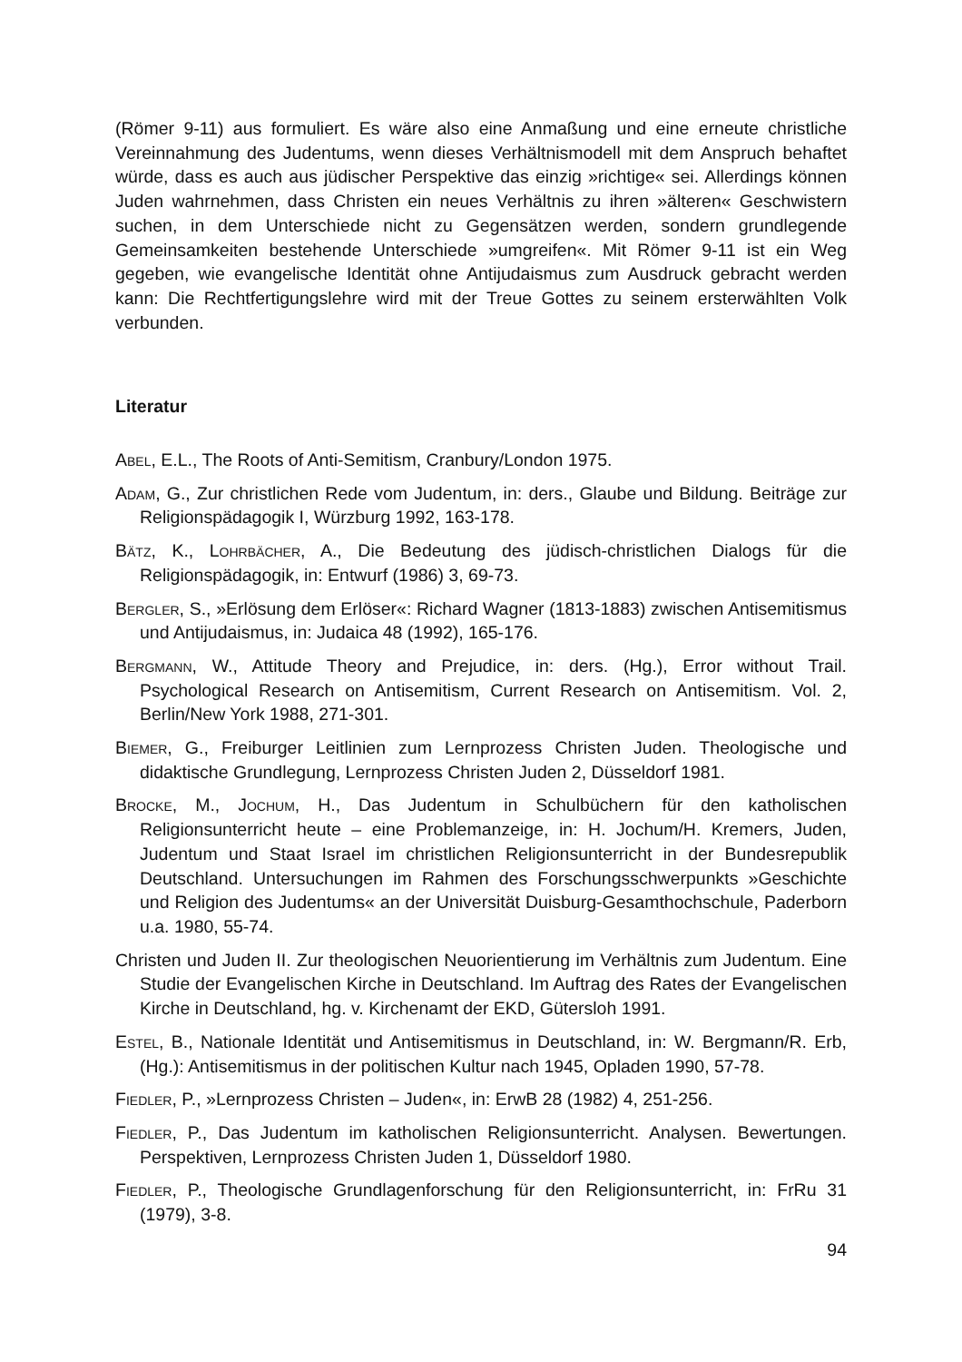(Römer 9-11) aus formuliert. Es wäre also eine Anmaßung und eine erneute christliche Vereinnahmung des Judentums, wenn dieses Verhältnismodell mit dem Anspruch behaftet würde, dass es auch aus jüdischer Perspektive das einzig »richtige« sei. Allerdings können Juden wahrnehmen, dass Christen ein neues Verhältnis zu ihren »älteren« Geschwistern suchen, in dem Unterschiede nicht zu Gegensätzen werden, sondern grundlegende Gemeinsamkeiten bestehende Unterschiede »umgreifen«. Mit Römer 9-11 ist ein Weg gegeben, wie evangelische Identität ohne Antijudaismus zum Ausdruck gebracht werden kann: Die Rechtfertigungslehre wird mit der Treue Gottes zu seinem ersterwählten Volk verbunden.
Literatur
Abel, E.L., The Roots of Anti-Semitism, Cranbury/London 1975.
Adam, G., Zur christlichen Rede vom Judentum, in: ders., Glaube und Bildung. Beiträge zur Religionspädagogik I, Würzburg 1992, 163-178.
Bätz, K., Lohrbächer, A., Die Bedeutung des jüdisch-christlichen Dialogs für die Religionspädagogik, in: Entwurf (1986) 3, 69-73.
Bergler, S., »Erlösung dem Erlöser«: Richard Wagner (1813-1883) zwischen Antisemitismus und Antijudaismus, in: Judaica 48 (1992), 165-176.
Bergmann, W., Attitude Theory and Prejudice, in: ders. (Hg.), Error without Trail. Psychological Research on Antisemitism, Current Research on Antisemitism. Vol. 2, Berlin/New York 1988, 271-301.
Biemer, G., Freiburger Leitlinien zum Lernprozess Christen Juden. Theologische und didaktische Grundlegung, Lernprozess Christen Juden 2, Düsseldorf 1981.
Brocke, M., Jochum, H., Das Judentum in Schulbüchern für den katholischen Religionsunterricht heute – eine Problemanzeige, in: H. Jochum/H. Kremers, Juden, Judentum und Staat Israel im christlichen Religionsunterricht in der Bundesrepublik Deutschland. Untersuchungen im Rahmen des Forschungsschwerpunkts »Geschichte und Religion des Judentums« an der Universität Duisburg-Gesamthochschule, Paderborn u.a. 1980, 55-74.
Christen und Juden II. Zur theologischen Neuorientierung im Verhältnis zum Judentum. Eine Studie der Evangelischen Kirche in Deutschland. Im Auftrag des Rates der Evangelischen Kirche in Deutschland, hg. v. Kirchenamt der EKD, Gütersloh 1991.
Estel, B., Nationale Identität und Antisemitismus in Deutschland, in: W. Bergmann/R. Erb, (Hg.): Antisemitismus in der politischen Kultur nach 1945, Opladen 1990, 57-78.
Fiedler, P., »Lernprozess Christen – Juden«, in: ErwB 28 (1982) 4, 251-256.
Fiedler, P., Das Judentum im katholischen Religionsunterricht. Analysen. Bewertungen. Perspektiven, Lernprozess Christen Juden 1, Düsseldorf 1980.
Fiedler, P., Theologische Grundlagenforschung für den Religionsunterricht, in: FrRu 31 (1979), 3-8.
94